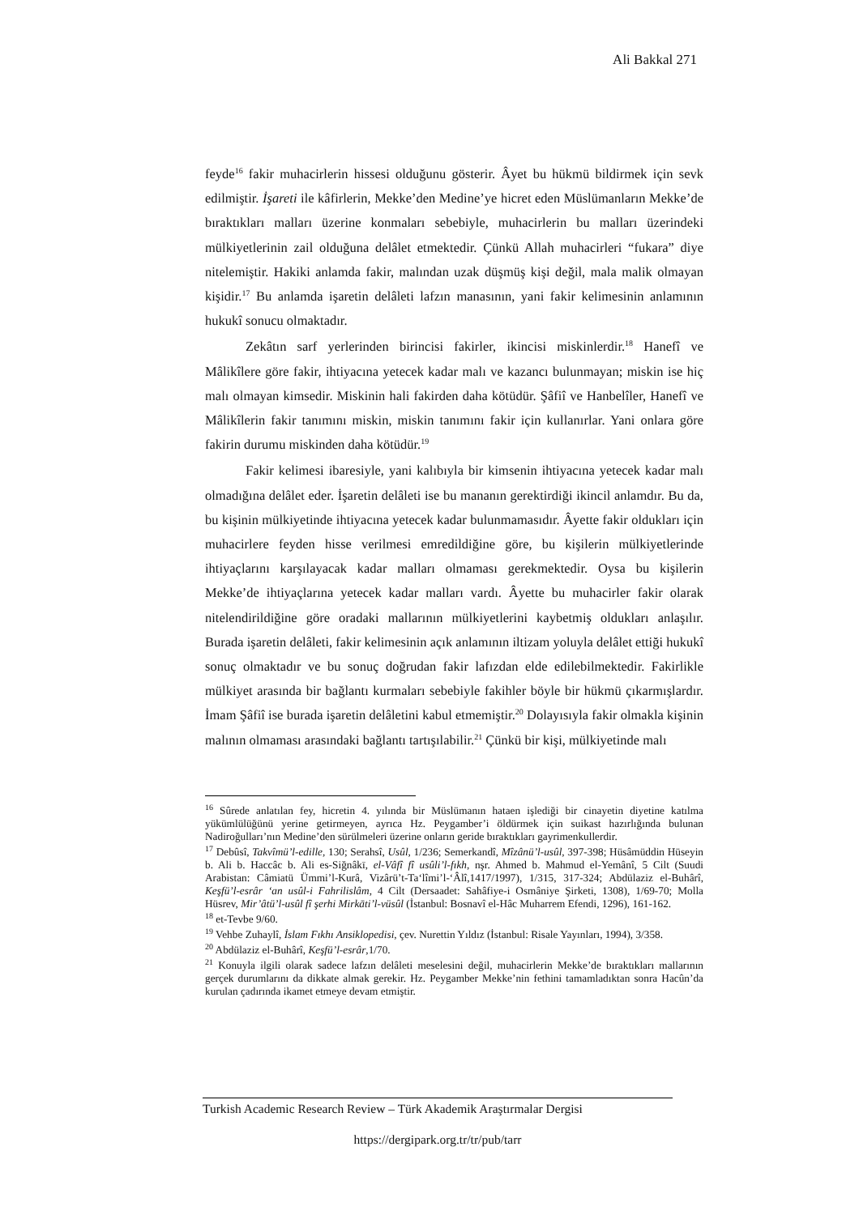Ali Bakkal 271
feyde<sup>16</sup> fakir muhacirlerin hissesi olduğunu gösterir. Âyet bu hükmü bildirmek için sevk edilmiştir. İşareti ile kâfirlerin, Mekke’den Medine’ye hicret eden Müslümanların Mekke’de bıraktıkları malları üzerine konmaları sebebiyle, muhacirlerin bu malları üzerindeki mülkiyetlerinin zail olduğuna delâlet etmektedir. Çünkü Allah muhacirleri “fukara” diye nitelemiştir. Hakiki anlamda fakir, malından uzak düşmüş kişi değil, mala malik olmayan kişidir.<sup>17</sup> Bu anlamda işaretin delâleti lafzın manasının, yani fakir kelimesinin anlamının hukukî sonucu olmaktadır.
Zekâtın sarf yerlerinden birincisi fakirler, ikincisi miskinlerdir.<sup>18</sup> Hanefî ve Mâlikîlere göre fakir, ihtiyacına yetecek kadar malı ve kazancı bulunmayan; miskin ise hiç malı olmayan kimsedir. Miskinin hali fakirden daha kötüdür. Şâfiî ve Hanbelîler, Hanefî ve Mâlikîlerin fakir tanımını miskin, miskin tanımını fakir için kullanırlar. Yani onlara göre fakirin durumu miskinden daha kötüdür.<sup>19</sup>
Fakir kelimesi ibaresiyle, yani kalıbıyla bir kimsenin ihtiyacına yetecek kadar malı olmadığına delâlet eder. İşaretin delâleti ise bu mananın gerektirdiği ikincil anlamdır. Bu da, bu kişinin mülkiyetinde ihtiyacına yetecek kadar bulunmamasıdır. Âyette fakir oldukları için muhacirlere feyden hisse verilmesi emredildiğine göre, bu kişilerin mülkiyetlerinde ihtiyaçlarını karşılayacak kadar malları olmaması gerekmektedir. Oysa bu kişilerin Mekke’de ihtiyaçlarına yetecek kadar malları vardı. Âyette bu muhacirler fakir olarak nitelendirildiğine göre oradaki mallarının mülkiyetlerini kaybetmiş oldukları anlaşılır. Burada işaretin delâleti, fakir kelimesinin açık anlamının iltizam yoluyla delâlet ettiği hukukî sonuç olmaktadır ve bu sonuç doğrudan fakir lafızdan elde edilebilmektedir. Fakirlikle mülkiyet arasında bir bağlantı kurmaları sebebiyle fakihler böyle bir hükmü çıkarmışlardır. İmam Şâfiî ise burada işaretin delâletini kabul etmemiştir.<sup>20</sup> Dolayısıyla fakir olmakla kişinin malının olmaması arasındaki bağlantı tartışılabilir.<sup>21</sup> Çünkü bir kişi, mülkiyetinde malı
<sup>16</sup> Sûrede anlatılan fey, hicretin 4. yılında bir Müslümanın hataen işlediği bir cinayetin diyetine katılma yükümlülüğünü yerine getirmeyen, ayrıca Hz. Peygamber’i öldürmek için suikast hazırlığında bulunan Nadiroğulları’nın Medine’den sürülmeleri üzerine onların geride bıraktıkları gayrimenkullerdir.
<sup>17</sup> Debûsî, Takvîmü’l-edille, 130; Serahsî, Usûl, 1/236; Semerkandî, Mîzânü’l-usûl, 397-398; Hüsâmüddin Hüseyin b. Ali b. Haccâc b. Ali es-Siğnâkī, el-Vâfî fî usûli’l-fıkh, nşr. Ahmed b. Mahmud el-Yemânî, 5 Cilt (Suudi Arabistan: Câmiatü Ümmi’l-Kurâ, Vizârü’t-Ta‘lîmi’l-‘Âlî,1417/1997), 1/315, 317-324; Abdülaziz el-Buhârî, Keşfü’l-esrâr ‘an usûl-i Fahrilislâm, 4 Cilt (Dersaadet: Sahâfiye-i Osmâniye Şirketi, 1308), 1/69-70; Molla Hüsrev, Mir’âtü’l-usûl fî şerhi Mirkāti’l-vüsûl (İstanbul: Bosnavî el-Hâc Muharrem Efendi, 1296), 161-162.
<sup>18</sup> et-Tevbe 9/60.
<sup>19</sup> Vehbe Zuhaylî, İslam Fıkhı Ansiklopedisi, çev. Nurettin Yıldız (İstanbul: Risale Yayınları, 1994), 3/358.
<sup>20</sup> Abdülaziz el-Buhârî, Keşfü’l-esrâr,1/70.
<sup>21</sup> Konuyla ilgili olarak sadece lafzın delâleti meselesini değil, muhacirlerin Mekke’de bıraktıkları mallarının gerçek durumlarını da dikkate almak gerekir. Hz. Peygamber Mekke’nin fethini tamamladıktan sonra Hacûn’da kurulan çadırında ikamet etmeye devam etmiştir.
Turkish Academic Research Review – Türk Akademik Araştırmalar Dergisi
https://dergipark.org.tr/tr/pub/tarr